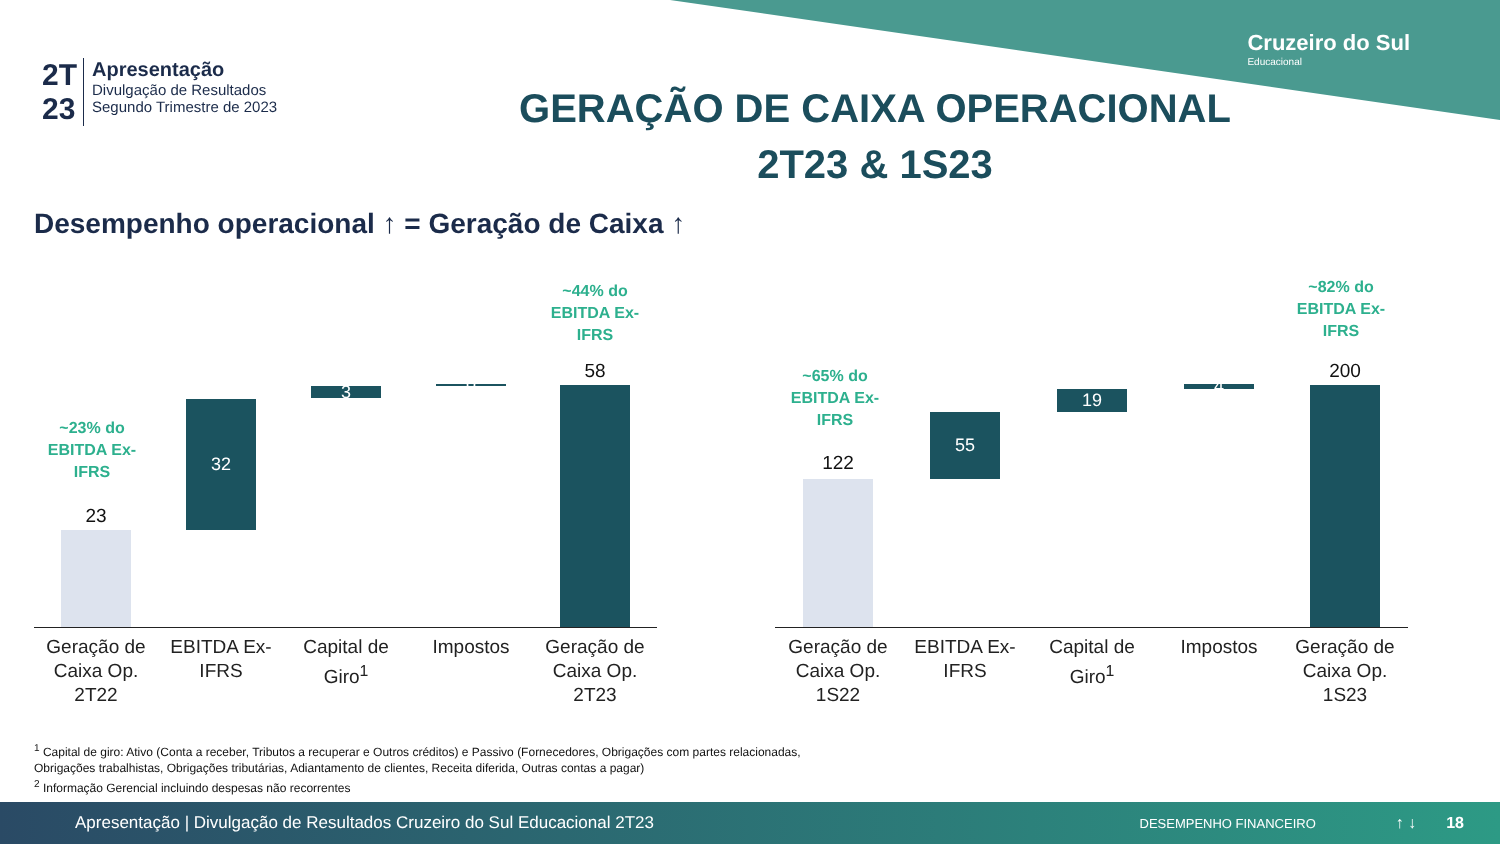Cruzeiro do Sul
Educacional
2T
23
Apresentação
Divulgação de Resultados
Segundo Trimestre de 2023
GERAÇÃO DE CAIXA OPERACIONAL
2T23 & 1S23
Desempenho operacional ↑ = Geração de Caixa ↑
~23% do EBITDA Ex-IFRS
23
32
3 0
~44% do EBITDA Ex-IFRS
58
Geração de Caixa Op. 2T22
EBITDA Ex-IFRS
Capital de Giro<sup>1</sup>
Impostos
Geração de Caixa Op. 2T23
~65% do EBITDA Ex-IFRS
122
55
19 4
~82% do EBITDA Ex-IFRS
200
Geração de Caixa Op. 1S22
EBITDA Ex-IFRS
Capital de Giro<sup>1</sup>
Impostos
Geração de Caixa Op. 1S23
<sup>1</sup> Capital de giro: Ativo (Conta a receber, Tributos a recuperar e Outros créditos) e Passivo (Fornecedores, Obrigações com partes relacionadas, Obrigações trabalhistas, Obrigações tributárias, Adiantamento de clientes, Receita diferida, Outras contas a pagar)
<sup>2</sup> Informação Gerencial incluindo despesas não recorrentes
Apresentação | Divulgação de Resultados Cruzeiro do Sul Educacional 2T23 DESEMPENHO FINANCEIRO ↑ ↓ 18